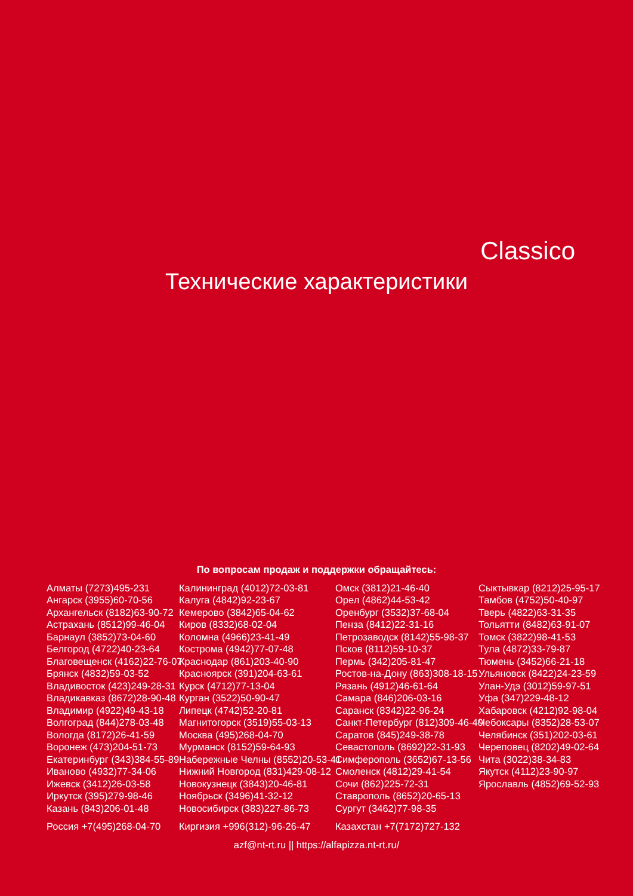Classico
Технические характеристики
По вопросам продаж и поддержки обращайтесь:
Алматы (7273)495-231
Ангарск (3955)60-70-56
Архангельск (8182)63-90-72
Астрахань (8512)99-46-04
Барнаул (3852)73-04-60
Белгород (4722)40-23-64
Благовещенск (4162)22-76-07
Брянск (4832)59-03-52
Владивосток (423)249-28-31
Владикавказ (8672)28-90-48
Владимир (4922)49-43-18
Волгоград (844)278-03-48
Вологда (8172)26-41-59
Воронеж (473)204-51-73
Екатеринбург (343)384-55-89
Иваново (4932)77-34-06
Ижевск (3412)26-03-58
Иркутск (395)279-98-46
Казань (843)206-01-48
Калининград (4012)72-03-81
Калуга (4842)92-23-67
Кемерово (3842)65-04-62
Киров (8332)68-02-04
Коломна (4966)23-41-49
Кострома (4942)77-07-48
Краснодар (861)203-40-90
Красноярск (391)204-63-61
Курск (4712)77-13-04
Курган (3522)50-90-47
Липецк (4742)52-20-81
Магнитогорск (3519)55-03-13
Москва (495)268-04-70
Мурманск (8152)59-64-93
Набережные Челны (8552)20-53-41
Нижний Новгород (831)429-08-12
Новокузнецк (3843)20-46-81
Ноябрьск (3496)41-32-12
Новосибирск (383)227-86-73
Омск (3812)21-46-40
Орел (4862)44-53-42
Оренбург (3532)37-68-04
Пенза (8412)22-31-16
Петрозаводск (8142)55-98-37
Псков (8112)59-10-37
Пермь (342)205-81-47
Ростов-на-Дону (863)308-18-15
Рязань (4912)46-61-64
Самара (846)206-03-16
Саранск (8342)22-96-24
Санкт-Петербург (812)309-46-40
Саратов (845)249-38-78
Севастополь (8692)22-31-93
Симферополь (3652)67-13-56
Смоленск (4812)29-41-54
Сочи (862)225-72-31
Ставрополь (8652)20-65-13
Сургут (3462)77-98-35
Сыктывкар (8212)25-95-17
Тамбов (4752)50-40-97
Тверь (4822)63-31-35
Тольятти (8482)63-91-07
Томск (3822)98-41-53
Тула (4872)33-79-87
Тюмень (3452)66-21-18
Ульяновск (8422)24-23-59
Улан-Удэ (3012)59-97-51
Уфа (347)229-48-12
Хабаровск (4212)92-98-04
Чебоксары (8352)28-53-07
Челябинск (351)202-03-61
Череповец (8202)49-02-64
Чита (3022)38-34-83
Якутск (4112)23-90-97
Ярославль (4852)69-52-93
Россия +7(495)268-04-70
Киргизия +996(312)-96-26-47
Казахстан +7(7172)727-132
azf@nt-rt.ru || https://alfapizza.nt-rt.ru/